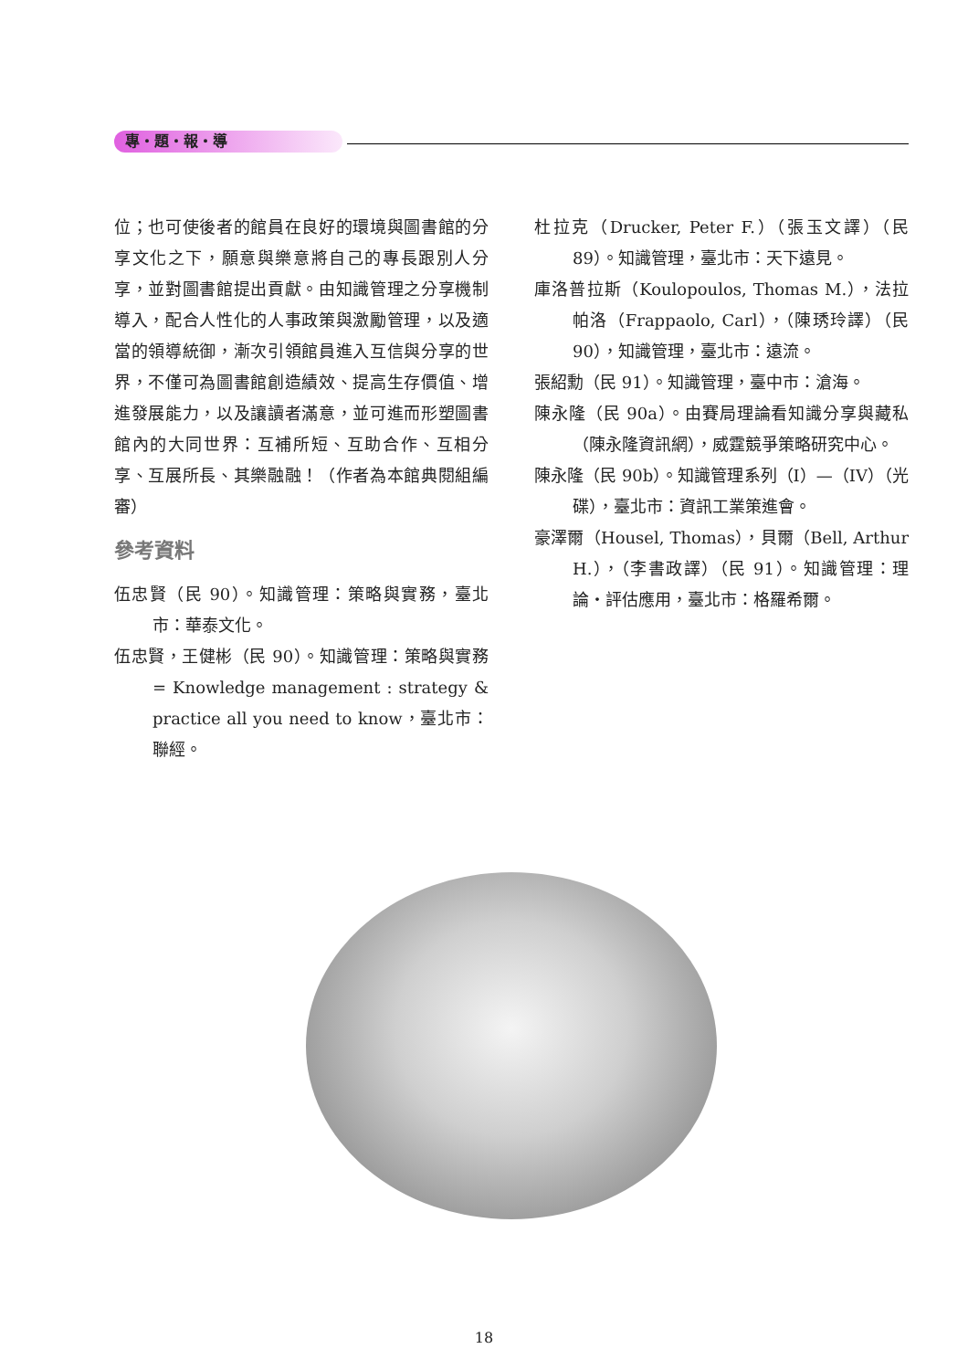專・題・報・導
位；也可使後者的館員在良好的環境與圖書館的分享文化之下，願意與樂意將自己的專長跟別人分享，並對圖書館提出貢獻。由知識管理之分享機制導入，配合人性化的人事政策與激勵管理，以及適當的領導統御，漸次引領館員進入互信與分享的世界，不僅可為圖書館創造績效、提高生存價值、增進發展能力，以及讓讀者滿意，並可進而形塑圖書館內的大同世界：互補所短、互助合作、互相分享、互展所長、其樂融融！（作者為本館典閱組編審）
參考資料
伍忠賢（民 90）。知識管理：策略與實務，臺北市：華泰文化。
伍忠賢，王健彬（民 90）。知識管理：策略與實務= Knowledge management : strategy & practice all you need to know，臺北市：聯經。
杜拉克（Drucker, Peter F.）（張玉文譯）（民 89）。知識管理，臺北市：天下遠見。
庫洛普拉斯（Koulopoulos, Thomas M.），法拉帕洛（Frappaolo, Carl），（陳琇玲譯）（民 90），知識管理，臺北市：遠流。
張紹勳（民 91）。知識管理，臺中市：滄海。
陳永隆（民 90a）。由賽局理論看知識分享與藏私（陳永隆資訊網），威霆競爭策略研究中心。
陳永隆（民 90b）。知識管理系列（I）—（IV）（光碟），臺北市：資訊工業策進會。
豪澤爾（Housel, Thomas），貝爾（Bell, Arthur H.），（李書政譯）（民 91）。知識管理：理論・評估應用，臺北市：格羅希爾。
18